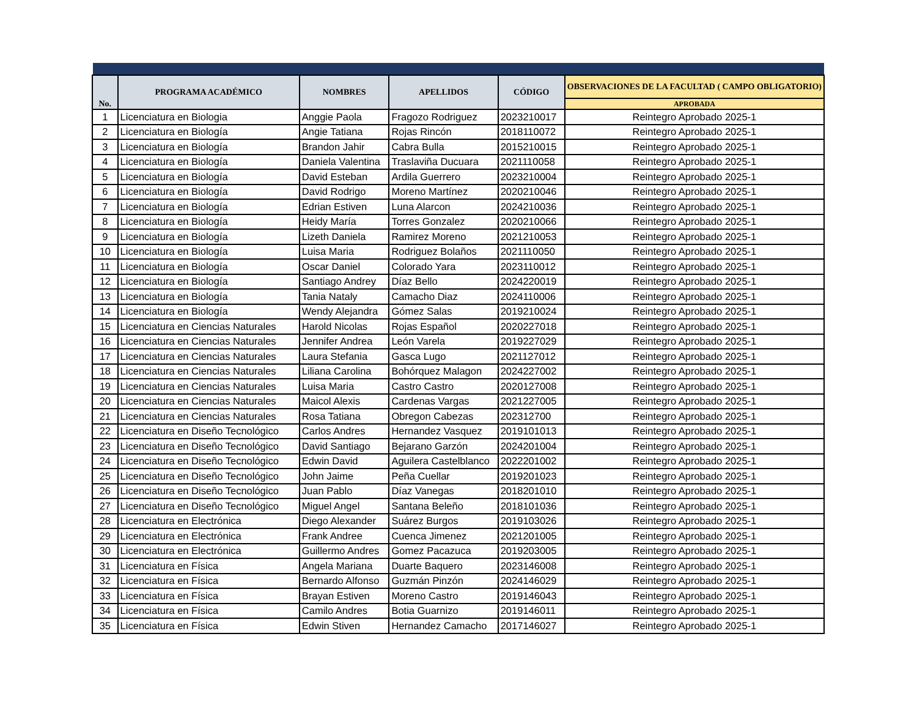| No. | PROGRAMA ACADÉMICO | NOMBRES | APELLIDOS | CÓDIGO | OBSERVACIONES DE LA FACULTAD ( CAMPO OBLIGATORIO) |
| --- | --- | --- | --- | --- | --- |
| | | | | | APROBADA |
| 1 | Licenciatura en Biologia | Anggie Paola | Fragozo Rodriguez | 2023210017 | Reintegro Aprobado 2025-1 |
| 2 | Licenciatura en Biología | Angie Tatiana | Rojas Rincón | 2018110072 | Reintegro Aprobado 2025-1 |
| 3 | Licenciatura en Biología | Brandon Jahir | Cabra Bulla | 2015210015 | Reintegro Aprobado 2025-1 |
| 4 | Licenciatura en Biología | Daniela Valentina | Traslaviña Ducuara | 2021110058 | Reintegro Aprobado 2025-1 |
| 5 | Licenciatura en Biología | David Esteban | Ardila Guerrero | 2023210004 | Reintegro Aprobado 2025-1 |
| 6 | Licenciatura en Biología | David Rodrigo | Moreno Martínez | 2020210046 | Reintegro Aprobado 2025-1 |
| 7 | Licenciatura en Biología | Edrian Estiven | Luna Alarcon | 2024210036 | Reintegro Aprobado 2025-1 |
| 8 | Licenciatura en Biología | Heidy María | Torres Gonzalez | 2020210066 | Reintegro Aprobado 2025-1 |
| 9 | Licenciatura en Biología | Lizeth Daniela | Ramirez Moreno | 2021210053 | Reintegro Aprobado 2025-1 |
| 10 | Licenciatura en Biología | Luisa Maria | Rodriguez Bolaños | 2021110050 | Reintegro Aprobado 2025-1 |
| 11 | Licenciatura en Biología | Oscar Daniel | Colorado Yara | 2023110012 | Reintegro Aprobado 2025-1 |
| 12 | Licenciatura en Biología | Santiago Andrey | Díaz Bello | 2024220019 | Reintegro Aprobado 2025-1 |
| 13 | Licenciatura en Biología | Tania Nataly | Camacho Diaz | 2024110006 | Reintegro Aprobado 2025-1 |
| 14 | Licenciatura en Biología | Wendy Alejandra | Gómez Salas | 2019210024 | Reintegro Aprobado 2025-1 |
| 15 | Licenciatura en Ciencias Naturales | Harold Nicolas | Rojas Español | 2020227018 | Reintegro Aprobado 2025-1 |
| 16 | Licenciatura en Ciencias Naturales | Jennifer Andrea | León Varela | 2019227029 | Reintegro Aprobado 2025-1 |
| 17 | Licenciatura en Ciencias Naturales | Laura Stefania | Gasca Lugo | 2021127012 | Reintegro Aprobado 2025-1 |
| 18 | Licenciatura en Ciencias Naturales | Liliana Carolina | Bohórquez Malagon | 2024227002 | Reintegro Aprobado 2025-1 |
| 19 | Licenciatura en Ciencias Naturales | Luisa Maria | Castro Castro | 2020127008 | Reintegro Aprobado 2025-1 |
| 20 | Licenciatura en Ciencias Naturales | Maicol Alexis | Cardenas Vargas | 2021227005 | Reintegro Aprobado 2025-1 |
| 21 | Licenciatura en Ciencias Naturales | Rosa Tatiana | Obregon Cabezas | 202312700 | Reintegro Aprobado 2025-1 |
| 22 | Licenciatura en Diseño Tecnológico | Carlos Andres | Hernandez Vasquez | 2019101013 | Reintegro Aprobado 2025-1 |
| 23 | Licenciatura en Diseño Tecnológico | David Santiago | Bejarano Garzón | 2024201004 | Reintegro Aprobado 2025-1 |
| 24 | Licenciatura en Diseño Tecnológico | Edwin David | Aguilera Castelblanco | 2022201002 | Reintegro Aprobado 2025-1 |
| 25 | Licenciatura en Diseño Tecnológico | John Jaime | Peña Cuellar | 2019201023 | Reintegro Aprobado 2025-1 |
| 26 | Licenciatura en Diseño Tecnológico | Juan Pablo | Díaz Vanegas | 2018201010 | Reintegro Aprobado 2025-1 |
| 27 | Licenciatura en Diseño Tecnológico | Miguel Angel | Santana Beleño | 2018101036 | Reintegro Aprobado 2025-1 |
| 28 | Licenciatura en Electrónica | Diego Alexander | Suárez Burgos | 2019103026 | Reintegro Aprobado 2025-1 |
| 29 | Licenciatura en Electrónica | Frank Andree | Cuenca Jimenez | 2021201005 | Reintegro Aprobado 2025-1 |
| 30 | Licenciatura en Electrónica | Guillermo Andres | Gomez Pacazuca | 2019203005 | Reintegro Aprobado 2025-1 |
| 31 | Licenciatura en Física | Angela Mariana | Duarte Baquero | 2023146008 | Reintegro Aprobado 2025-1 |
| 32 | Licenciatura en Física | Bernardo Alfonso | Guzmán Pinzón | 2024146029 | Reintegro Aprobado 2025-1 |
| 33 | Licenciatura en Física | Brayan Estiven | Moreno Castro | 2019146043 | Reintegro Aprobado 2025-1 |
| 34 | Licenciatura en Física | Camilo Andres | Botia Guarnizo | 2019146011 | Reintegro Aprobado 2025-1 |
| 35 | Licenciatura en Física | Edwin Stiven | Hernandez Camacho | 2017146027 | Reintegro Aprobado 2025-1 |